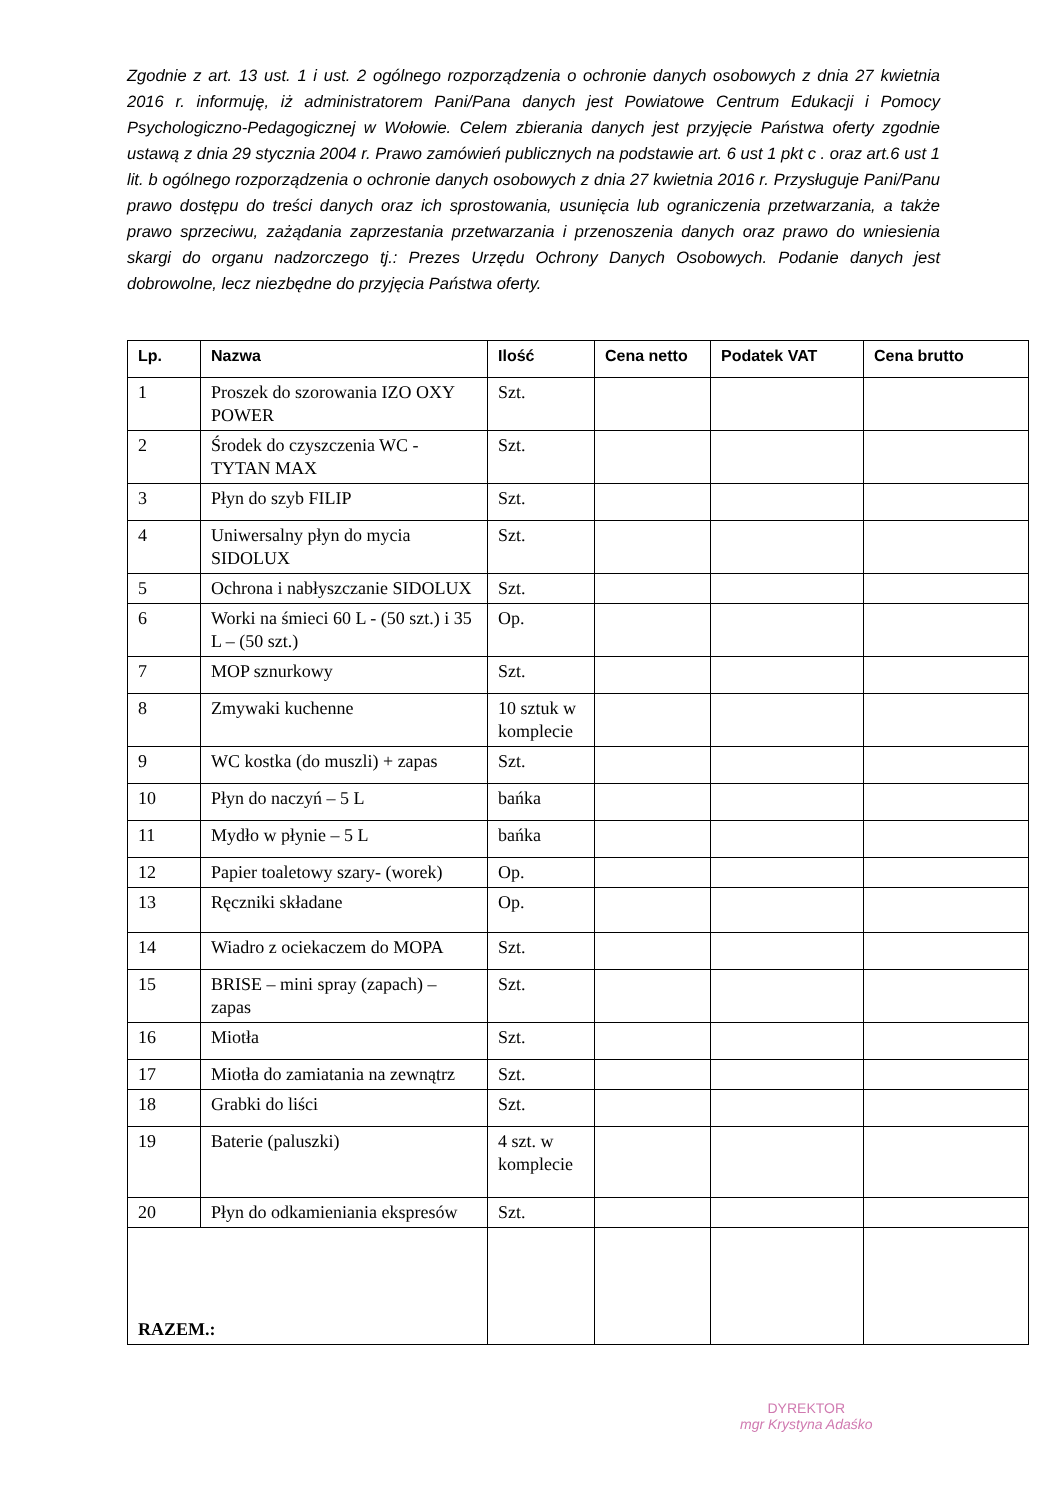Zgodnie z art. 13 ust. 1 i ust. 2 ogólnego rozporządzenia o ochronie danych osobowych z dnia 27 kwietnia 2016 r. informuję, iż administratorem Pani/Pana danych jest Powiatowe Centrum Edukacji i Pomocy Psychologiczno-Pedagogicznej w Wołowie. Celem zbierania danych jest przyjęcie Państwa oferty zgodnie ustawą z dnia 29 stycznia 2004 r. Prawo zamówień publicznych na podstawie art. 6 ust 1 pkt c . oraz art.6 ust 1 lit. b ogólnego rozporządzenia o ochronie danych osobowych z dnia 27 kwietnia 2016 r. Przysługuje Pani/Panu prawo dostępu do treści danych oraz ich sprostowania, usunięcia lub ograniczenia przetwarzania, a także prawo sprzeciwu, zażądania zaprzestania przetwarzania i przenoszenia danych oraz prawo do wniesienia skargi do organu nadzorczego tj.: Prezes Urzędu Ochrony Danych Osobowych. Podanie danych jest dobrowolne, lecz niezbędne do przyjęcia Państwa oferty.
| Lp. | Nazwa | Ilość | Cena netto | Podatek VAT | Cena brutto |
| --- | --- | --- | --- | --- | --- |
| 1 | Proszek do szorowania IZO OXY POWER | Szt. | | | |
| 2 | Środek do czyszczenia WC - TYTAN MAX | Szt. | | | |
| 3 | Płyn do szyb FILIP | Szt. | | | |
| 4 | Uniwersalny płyn do mycia SIDOLUX | Szt. | | | |
| 5 | Ochrona i nabłyszczanie SIDOLUX | Szt. | | | |
| 6 | Worki na śmieci 60 L - (50 szt.) i 35 L – (50 szt.) | Op. | | | |
| 7 | MOP sznurkowy | Szt. | | | |
| 8 | Zmywaki kuchenne | 10 sztuk w komplecie | | | |
| 9 | WC kostka (do muszli) + zapas | Szt. | | | |
| 10 | Płyn do naczyń – 5 L | bańka | | | |
| 11 | Mydło w płynie – 5 L | bańka | | | |
| 12 | Papier toaletowy szary- (worek) | Op. | | | |
| 13 | Ręczniki składane | Op. | | | |
| 14 | Wiadro z ociekaczem do MOPA | Szt. | | | |
| 15 | BRISE – mini spray (zapach) – zapas | Szt. | | | |
| 16 | Miotła | Szt. | | | |
| 17 | Miotła do zamiatania na zewnątrz | Szt. | | | |
| 18 | Grabki do liści | Szt. | | | |
| 19 | Baterie (paluszki) | 4 szt. w komplecie | | | |
| 20 | Płyn do odkamieniania ekspresów | Szt. | | | |
| RAZEM.: | | | | | |
DYREKTOR
mgr Krystyna Adaśko